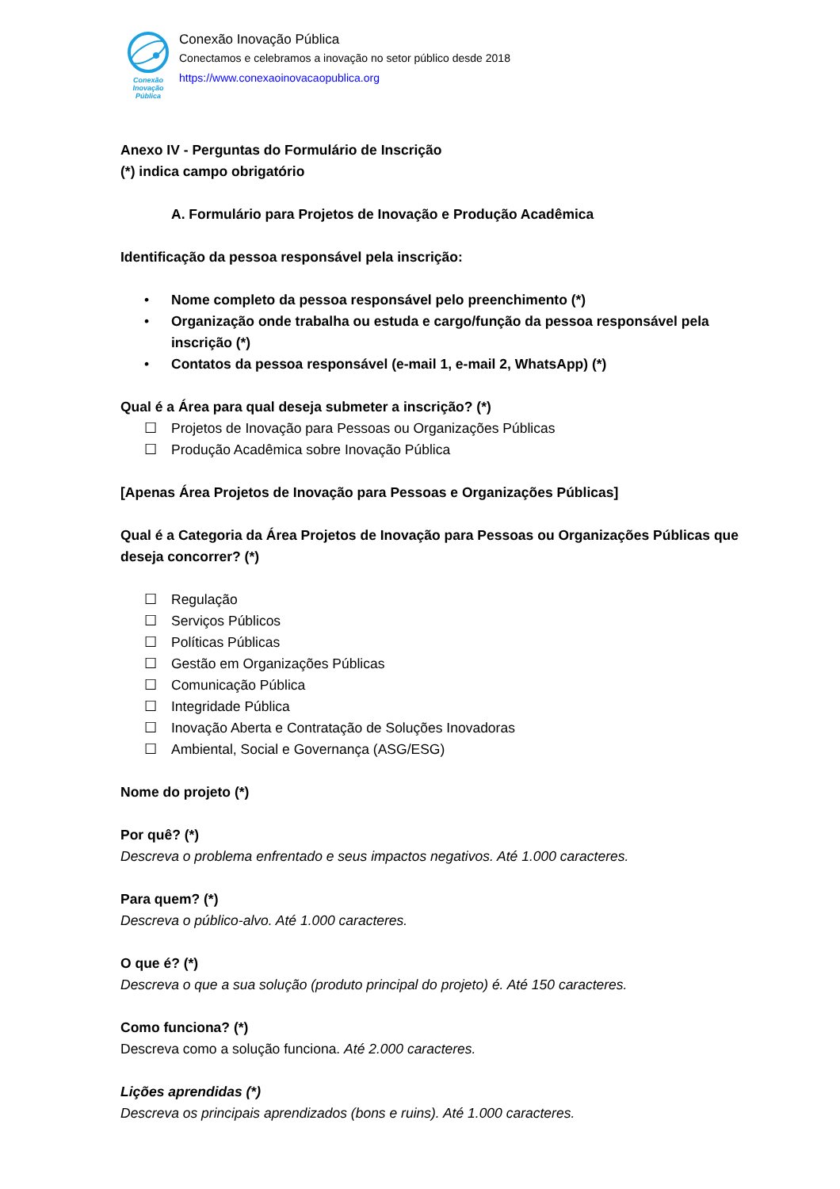Conexão
Inovação Pública
Conexão Inovação Pública
Conectamos e celebramos a inovação no setor público desde 2018
https://www.conexaoinovacaopublica.org
Anexo IV - Perguntas do Formulário de Inscrição
(*) indica campo obrigatório
A. Formulário para Projetos de Inovação e Produção Acadêmica
Identificação da pessoa responsável pela inscrição:
• Nome completo da pessoa responsável pelo preenchimento (*)
• Organização onde trabalha ou estuda e cargo/função da pessoa responsável pela inscrição (*)
• Contatos da pessoa responsável (e-mail 1, e-mail 2, WhatsApp) (*)
Qual é a Área para qual deseja submeter a inscrição? (*)
☐ Projetos de Inovação para Pessoas ou Organizações Públicas
☐ Produção Acadêmica sobre Inovação Pública
[Apenas Área Projetos de Inovação para Pessoas e Organizações Públicas]
Qual é a Categoria da Área Projetos de Inovação para Pessoas ou Organizações Públicas que deseja concorrer? (*)
☐ Regulação
☐ Serviços Públicos
☐ Políticas Públicas
☐ Gestão em Organizações Públicas
☐ Comunicação Pública
☐ Integridade Pública
☐ Inovação Aberta e Contratação de Soluções Inovadoras
☐ Ambiental, Social e Governança (ASG/ESG)
Nome do projeto (*)
Por quê? (*)
Descreva o problema enfrentado e seus impactos negativos. Até 1.000 caracteres.
Para quem? (*)
Descreva o público-alvo. Até 1.000 caracteres.
O que é? (*)
Descreva o que a sua solução (produto principal do projeto) é. Até 150 caracteres.
Como funciona? (*)
Descreva como a solução funciona. Até 2.000 caracteres.
Lições aprendidas (*)
Descreva os principais aprendizados (bons e ruins). Até 1.000 caracteres.